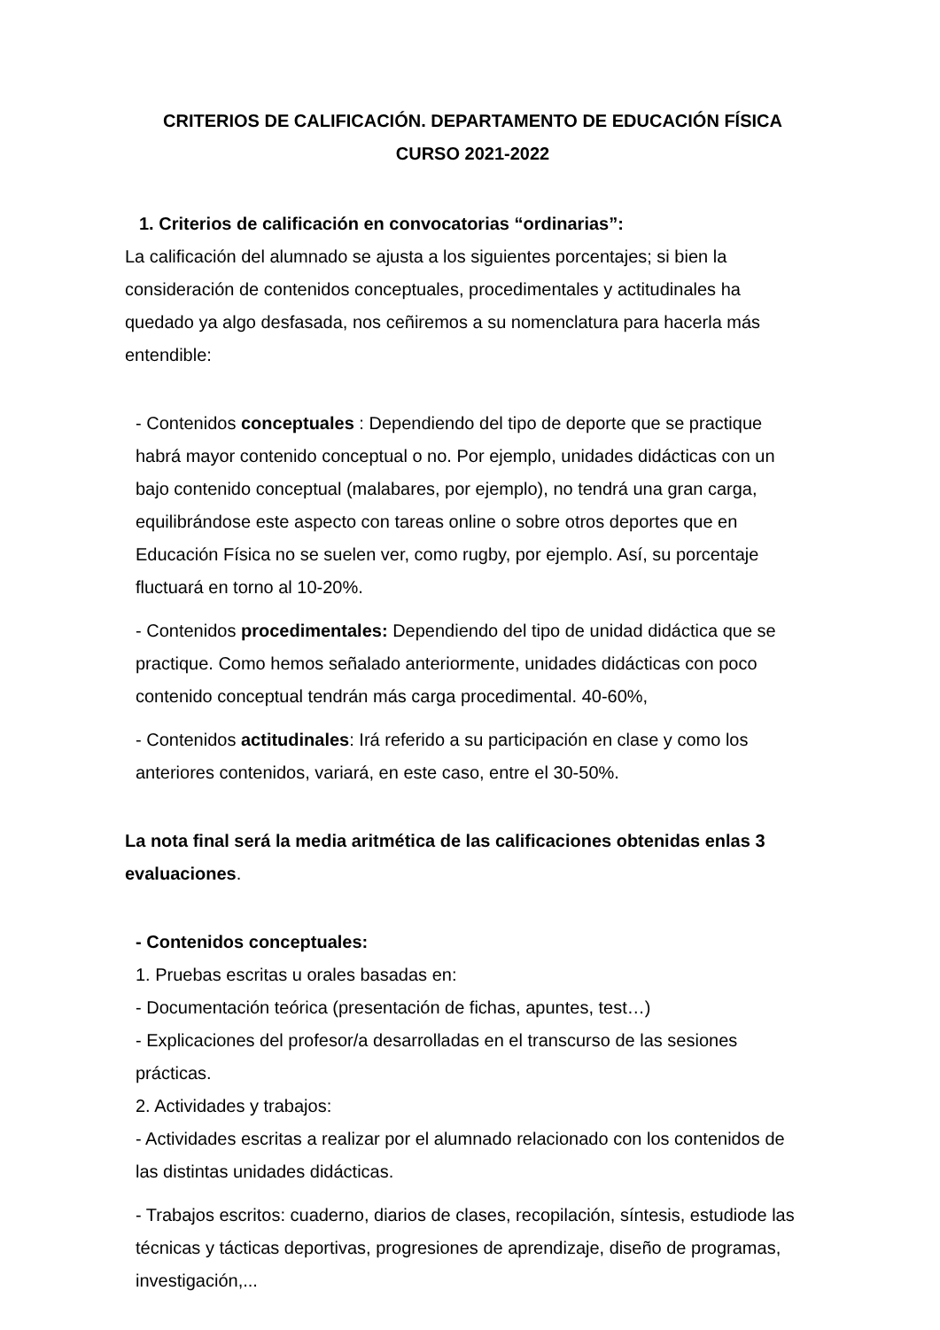CRITERIOS DE CALIFICACIÓN. DEPARTAMENTO DE EDUCACIÓN FÍSICA
CURSO 2021-2022
1. Criterios de calificación en convocatorias “ordinarias”:
La calificación del alumnado se ajusta a los siguientes porcentajes; si bien la consideración de contenidos conceptuales, procedimentales y actitudinales ha quedado ya algo desfasada, nos ceñiremos a su nomenclatura para hacerla más entendible:
- Contenidos conceptuales : Dependiendo del tipo de deporte que se practique habrá mayor contenido conceptual o no. Por ejemplo, unidades didácticas con un bajo contenido conceptual (malabares, por ejemplo), no tendrá una gran carga, equilibrándose este aspecto con tareas online o sobre otros deportes que en Educación Física no se suelen ver, como rugby, por ejemplo. Así, su porcentaje fluctuará en torno al 10-20%.
- Contenidos procedimentales: Dependiendo del tipo de unidad didáctica que se practique. Como hemos señalado anteriormente, unidades didácticas con poco contenido conceptual tendrán más carga procedimental. 40-60%,
- Contenidos actitudinales: Irá referido a su participación en clase y como los anteriores contenidos, variará, en este caso, entre el 30-50%.
La nota final será la media aritmética de las calificaciones obtenidas enlas 3 evaluaciones.
- Contenidos conceptuales:
1. Pruebas escritas u orales basadas en:
- Documentación teórica (presentación de fichas, apuntes, test…)
- Explicaciones del profesor/a desarrolladas en el transcurso de las sesiones prácticas.
2. Actividades y trabajos:
- Actividades escritas a realizar por el alumnado relacionado con los contenidos de las distintas unidades didácticas.
- Trabajos escritos: cuaderno, diarios de clases, recopilación, síntesis, estudiode las técnicas y tácticas deportivas, progresiones de aprendizaje, diseño de programas, investigación,...